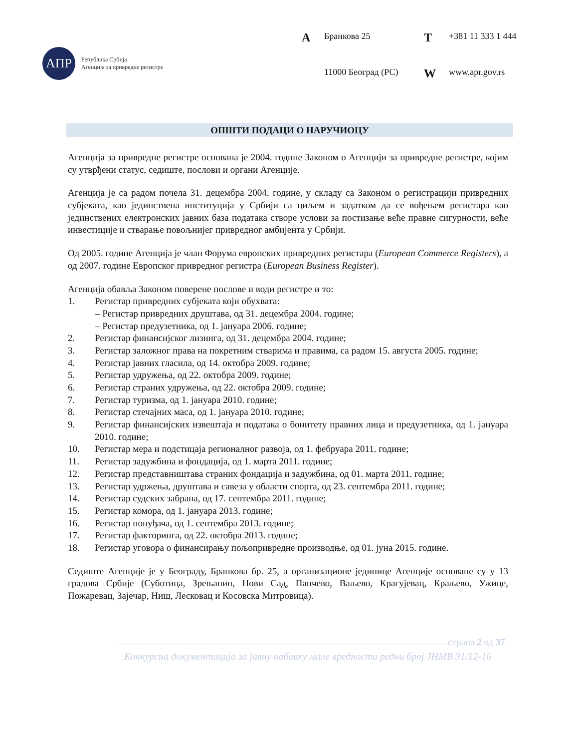АПР
Република Србија
Агенција за привредне регистре
A Бранкова 25 T +381 11 333 1 444 11000 Београд (РС) W www.apr.gov.rs
ОПШТИ ПОДАЦИ О НАРУЧИОЦУ
Агенција за привредне регистре основана је 2004. године Законом о Агенцији за привредне регистре, којим су утврђени статус, седиште, послови и органи Агенције.
Агенција је са радом почела 31. децембра 2004. године, у складу са Законом о регистрацији привредних субјеката, као јединствена институција у Србији са циљем и задатком да се вођењем регистара као јединствених електронских јавних база података створе услови за постизање веће правне сигурности, веће инвестиције и стварање повољнијег привредног амбијента у Србији.
Од 2005. године Агенција је члан Форума европских привредних регистара (European Commerce Registers), а од 2007. године Европског привредног регистра (European Business Register).
Агенција обавља Законом поверене послове и води регистре и то:
1. Регистар привредних субјеката који обухвата:
– Регистар привредних друштава, од 31. децембра 2004. године;
– Регистар предузетника, од 1. јануара 2006. године;
2. Регистар финансијског лизинга, од 31. децембра 2004. године;
3. Регистар заложног права на покретним стварима и правима, са радом 15. августа 2005. године;
4. Регистар јавних гласила, од 14. октобра 2009. године;
5. Регистар удружења, од 22. октобра 2009. године;
6. Регистар страних удружења, од 22. октобра 2009. године;
7. Регистар туризма, од 1. јануара 2010. године;
8. Регистар стечајних маса, од 1. јануара 2010. године;
9. Регистар финансијских извештаја и података о бонитету правних лица и предузетника, од 1. јануара 2010. године;
10. Регистар мера и подстицаја регионалног развоја, од 1. фебруара 2011. године;
11. Регистар задужбина и фондација, од 1. марта 2011. године;
12. Регистар представништава страних фондација и задужбина, од 01. марта 2011. године;
13. Регистар удржења, друштава и савеза у области спорта, од 23. септембра 2011. године;
14. Регистар судских забрана, од 17. септембра 2011. године;
15. Регистар комора, од 1. јануара 2013. године;
16. Регистар понуђача, од 1. септембра 2013. године;
17. Регистар факторинга, од 22. октобра 2013. године;
18. Регистар уговора о финансирању пољопривредне производње, од 01. јуна 2015. године.
Седиште Агенције је у Београду, Бранкова бр. 25, а организационе јединице Агенције основане су у 13 градова Србије (Суботица, Зрењанин, Нови Сад, Панчево, Ваљево, Крагујевац, Краљево, Ужице, Пожаревац, Зајечар, Ниш, Лесковац и Косовска Митровица).
страна 2 од 37
Конкурсна документација за јавну набавку мале вредности редни број ЈНМВ 31/12-16